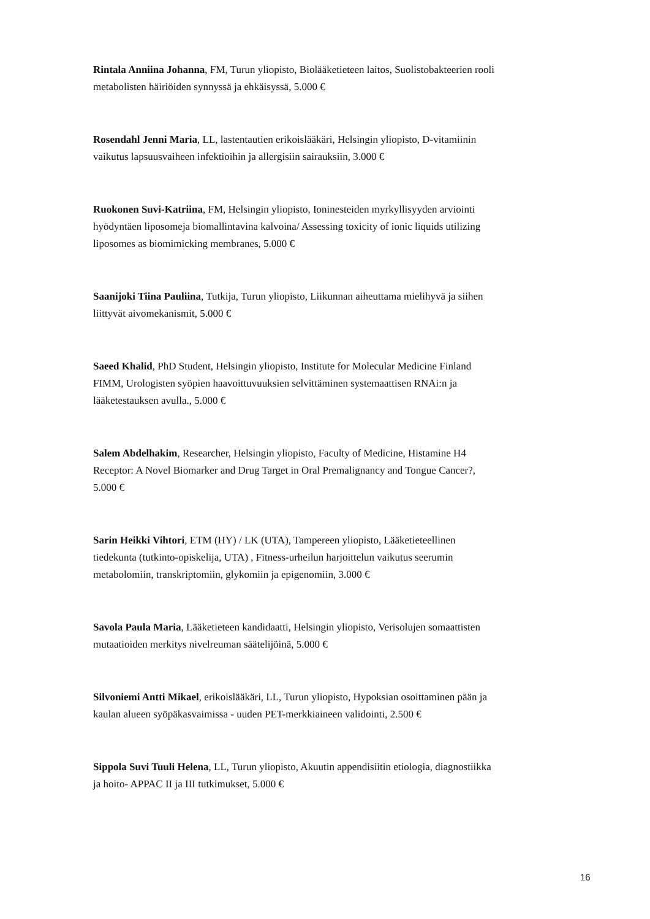Rintala Anniina Johanna, FM, Turun yliopisto, Biolääketieteen laitos, Suolistobakteerien rooli metabolisten häiriöiden synnyssä ja ehkäisyssä, 5.000 €
Rosendahl Jenni Maria, LL, lastentautien erikoislääkäri, Helsingin yliopisto, D-vitamiinin vaikutus lapsuusvaiheen infektioihin ja allergisiin sairauksiin, 3.000 €
Ruokonen Suvi-Katriina, FM, Helsingin yliopisto, Ioninesteiden myrkyllisyyden arviointi hyödyntäen liposomeja biomallintavina kalvoina/ Assessing toxicity of ionic liquids utilizing liposomes as biomimicking membranes, 5.000 €
Saanijoki Tiina Pauliina, Tutkija, Turun yliopisto, Liikunnan aiheuttama mielihyvä ja siihen liittyvät aivomekanismit, 5.000 €
Saeed Khalid, PhD Student, Helsingin yliopisto, Institute for Molecular Medicine Finland FIMM, Urologisten syöpien haavoittuvuuksien selvittäminen systemaattisen RNAi:n ja lääketestauksen avulla., 5.000 €
Salem Abdelhakim, Researcher, Helsingin yliopisto, Faculty of Medicine, Histamine H4 Receptor: A Novel Biomarker and Drug Target in Oral Premalignancy and Tongue Cancer?, 5.000 €
Sarin Heikki Vihtori, ETM (HY) / LK (UTA), Tampereen yliopisto, Lääketieteellinen tiedekunta (tutkinto-opiskelija, UTA) , Fitness-urheilun harjoittelun vaikutus seerumin metabolomiin, transkriptomiin, glykomiin ja epigenomiin, 3.000 €
Savola Paula Maria, Lääketieteen kandidaatti, Helsingin yliopisto, Verisolujen somaattisten mutaatioiden merkitys nivelreuman säätelijöinä, 5.000 €
Silvoniemi Antti Mikael, erikoislääkäri, LL, Turun yliopisto, Hypoksian osoittaminen pään ja kaulan alueen syöpäkasvaimissa - uuden PET-merkkiaineen validointi, 2.500 €
Sippola Suvi Tuuli Helena, LL, Turun yliopisto, Akuutin appendisiitin etiologia, diagnostiikka ja hoito- APPAC II ja III tutkimukset, 5.000 €
16